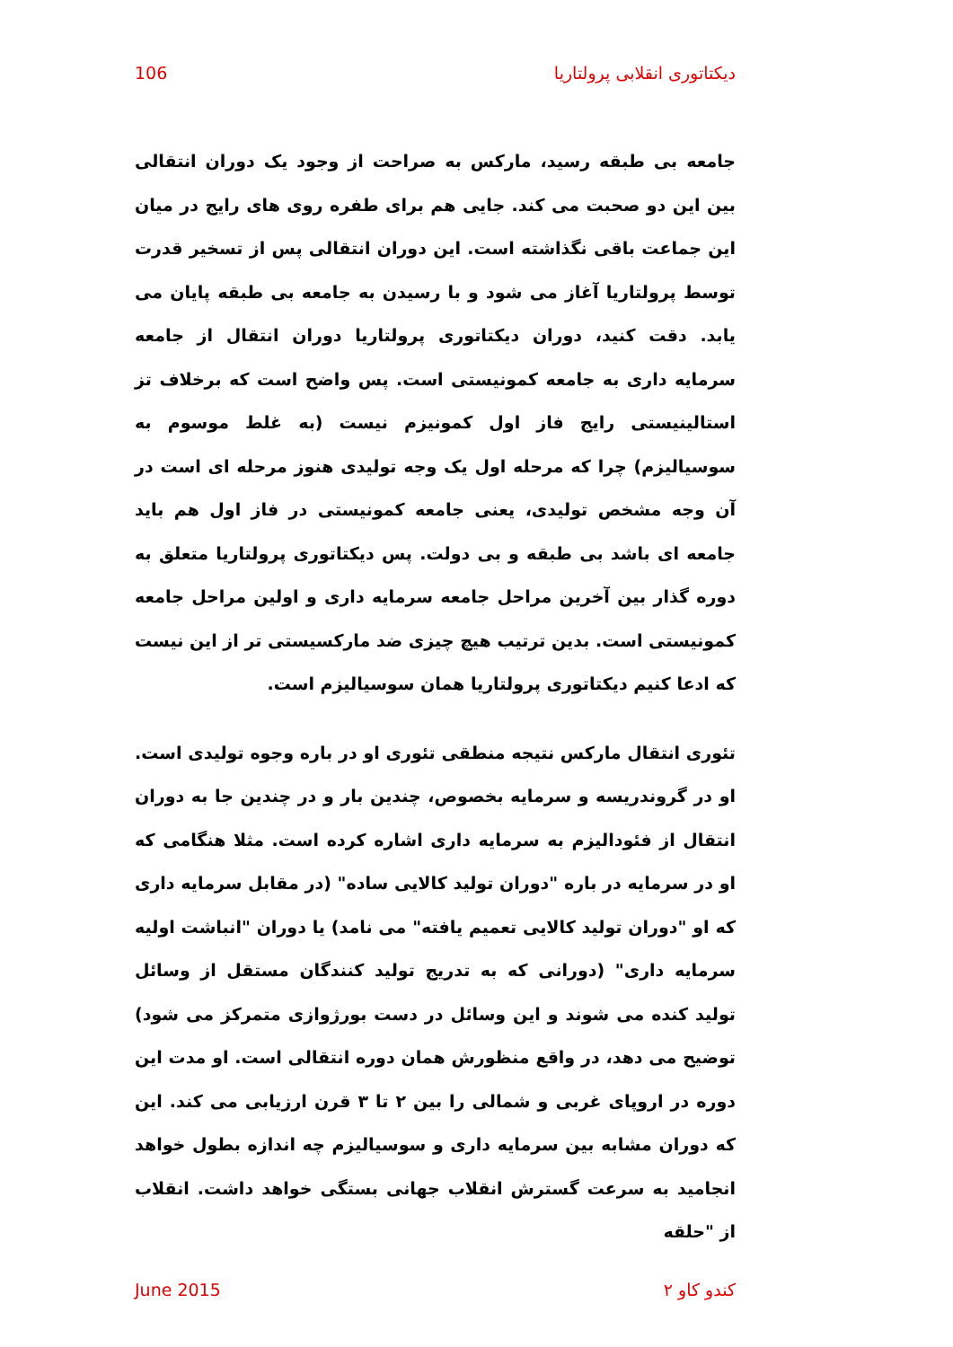دیکتاتوری انقلابی پرولتاریا 106
جامعه بی طبقه رسید، مارکس به صراحت از وجود یک دوران انتقالی بین این دو صحبت می کند. جایی هم برای طفره روی های رایج در میان این جماعت باقی نگذاشته است. این دوران انتقالی پس از تسخیر قدرت توسط پرولتاریا آغاز می شود و با رسیدن به جامعه بی طبقه پایان می یابد. دقت کنید، دوران دیکتاتوری پرولتاریا دوران انتقال از جامعه سرمایه داری به جامعه کمونیستی است. پس واضح است که برخلاف تز استالینیستی رایج فاز اول کمونیزم نیست (به غلط موسوم به سوسیالیزم) چرا که مرحله اول یک وجه تولیدی هنوز مرحله ای است در آن وجه مشخص تولیدی، یعنی جامعه کمونیستی در فاز اول هم باید جامعه ای باشد بی طبقه و بی دولت. پس دیکتاتوری پرولتاریا متعلق به دوره گذار بین آخرین مراحل جامعه سرمایه داری و اولین مراحل جامعه کمونیستی است. بدین ترتیب هیچ چیزی ضد مارکسیستی تر از این نیست که ادعا کنیم دیکتاتوری پرولتاریا همان سوسیالیزم است.
تئوری انتقال مارکس نتیجه منطقی تئوری او در باره وجوه تولیدی است. او در گروندریسه و سرمایه بخصوص، چندین بار و در چندین جا به دوران انتقال از فئودالیزم به سرمایه داری اشاره کرده است. مثلا هنگامی که او در سرمایه در باره "دوران تولید کالایی ساده" (در مقابل سرمایه داری که او "دوران تولید کالایی تعمیم یافته" می نامد) یا دوران "انباشت اولیه سرمایه داری" (دورانی که به تدریج تولید کنندگان مستقل از وسائل تولید کنده می شوند و این وسائل در دست بورژوازی متمرکز می شود) توضیح می دهد، در واقع منظورش همان دوره انتقالی است. او مدت این دوره در اروپای غربی و شمالی را بین ۲ تا ۳ قرن ارزیابی می کند. این که دوران مشابه بین سرمایه داری و سوسیالیزم چه اندازه بطول خواهد انجامید به سرعت گسترش انقلاب جهانی بستگی خواهد داشت. انقلاب از "حلقه
کندو کاو ۲ June 2015